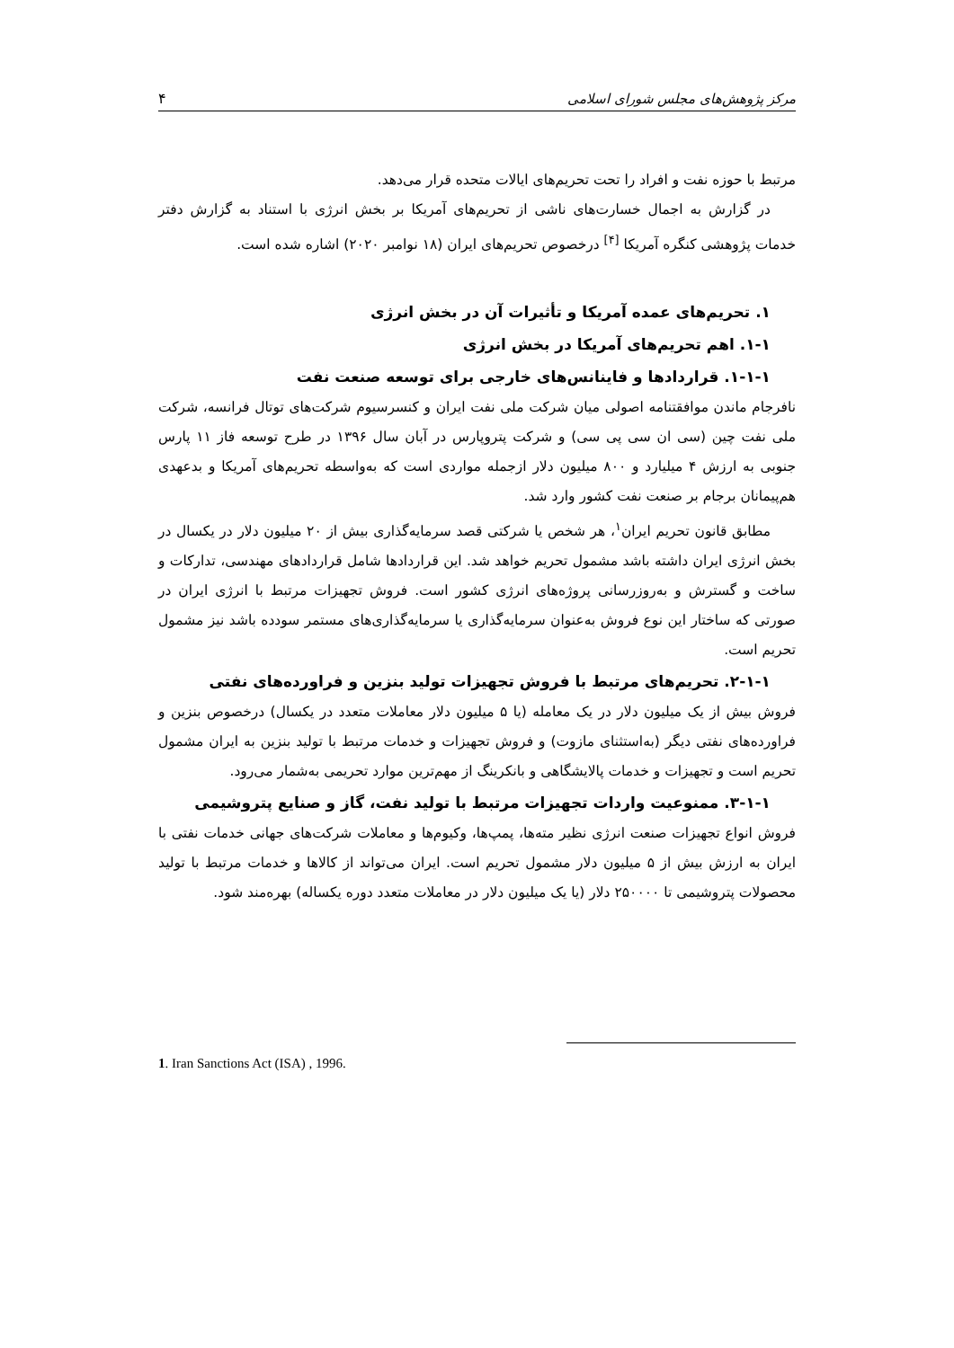مرکز پژوهش‌های مجلس شورای اسلامی ۴
مرتبط با حوزه نفت و افراد را تحت تحریم‌های ایالات متحده قرار می‌دهد.
در گزارش به اجمال خسارت‌های ناشی از تحریم‌های آمریکا بر بخش انرژی با استناد به گزارش دفتر خدمات پژوهشی کنگره آمریکا <sup>[۴]</sup> درخصوص تحریم‌های ایران (۱۸ نوامبر ۲۰۲۰) اشاره شده است.
۱. تحریم‌های عمده آمریکا و تأثیرات آن در بخش انرژی
۱-۱. اهم تحریم‌های آمریکا در بخش انرژی
۱-۱-۱. قراردادها و فاینانس‌های خارجی برای توسعه صنعت نفت
نافرجام ماندن موافقتنامه اصولی میان شرکت ملی نفت ایران و کنسرسیوم شرکت‌های توتال فرانسه، شرکت ملی نفت چین (سی ان سی پی سی) و شرکت پتروپارس در آبان سال ۱۳۹۶ در طرح توسعه فاز ۱۱ پارس جنوبی به ارزش ۴ میلیارد و ۸۰۰ میلیون دلار ازجمله مواردی است که به‌واسطه تحریم‌های آمریکا و بدعهدی هم‌پیمانان برجام بر صنعت نفت کشور وارد شد.
مطابق قانون تحریم ایران<sup>۱</sup>، هر شخص یا شرکتی قصد سرمایه‌گذاری بیش از ۲۰ میلیون دلار در یکسال در بخش انرژی ایران داشته باشد مشمول تحریم خواهد شد. این قراردادها شامل قراردادهای مهندسی، تدارکات و ساخت و گسترش و به‌روزرسانی پروژه‌های انرژی کشور است. فروش تجهیزات مرتبط با انرژی ایران در صورتی که ساختار این نوع فروش به‌عنوان سرمایه‌گذاری یا سرمایه‌گذاری‌های مستمر سودده باشد نیز مشمول تحریم است.
۲-۱-۱. تحریم‌های مرتبط با فروش تجهیزات تولید بنزین و فراورده‌های نفتی
فروش بیش از یک میلیون دلار در یک معامله (یا ۵ میلیون دلار معاملات متعدد در یکسال) درخصوص بنزین و فراورده‌های نفتی دیگر (به‌استثنای مازوت) و فروش تجهیزات و خدمات مرتبط با تولید بنزین به ایران مشمول تحریم است و تجهیزات و خدمات پالایشگاهی و بانکرینگ از مهم‌ترین موارد تحریمی به‌شمار می‌رود.
۳-۱-۱. ممنوعیت واردات تجهیزات مرتبط با تولید نفت، گاز و صنایع پتروشیمی
فروش انواع تجهیزات صنعت انرژی نظیر مته‌ها، پمپ‌ها، وکیوم‌ها و معاملات شرکت‌های جهانی خدمات نفتی با ایران به ارزش بیش از ۵ میلیون دلار مشمول تحریم است. ایران می‌تواند از کالاها و خدمات مرتبط با تولید محصولات پتروشیمی تا ۲۵۰۰۰۰ دلار (یا یک میلیون دلار در معاملات متعدد دوره یکساله) بهره‌مند شود.
1. Iran Sanctions Act (ISA) , 1996.